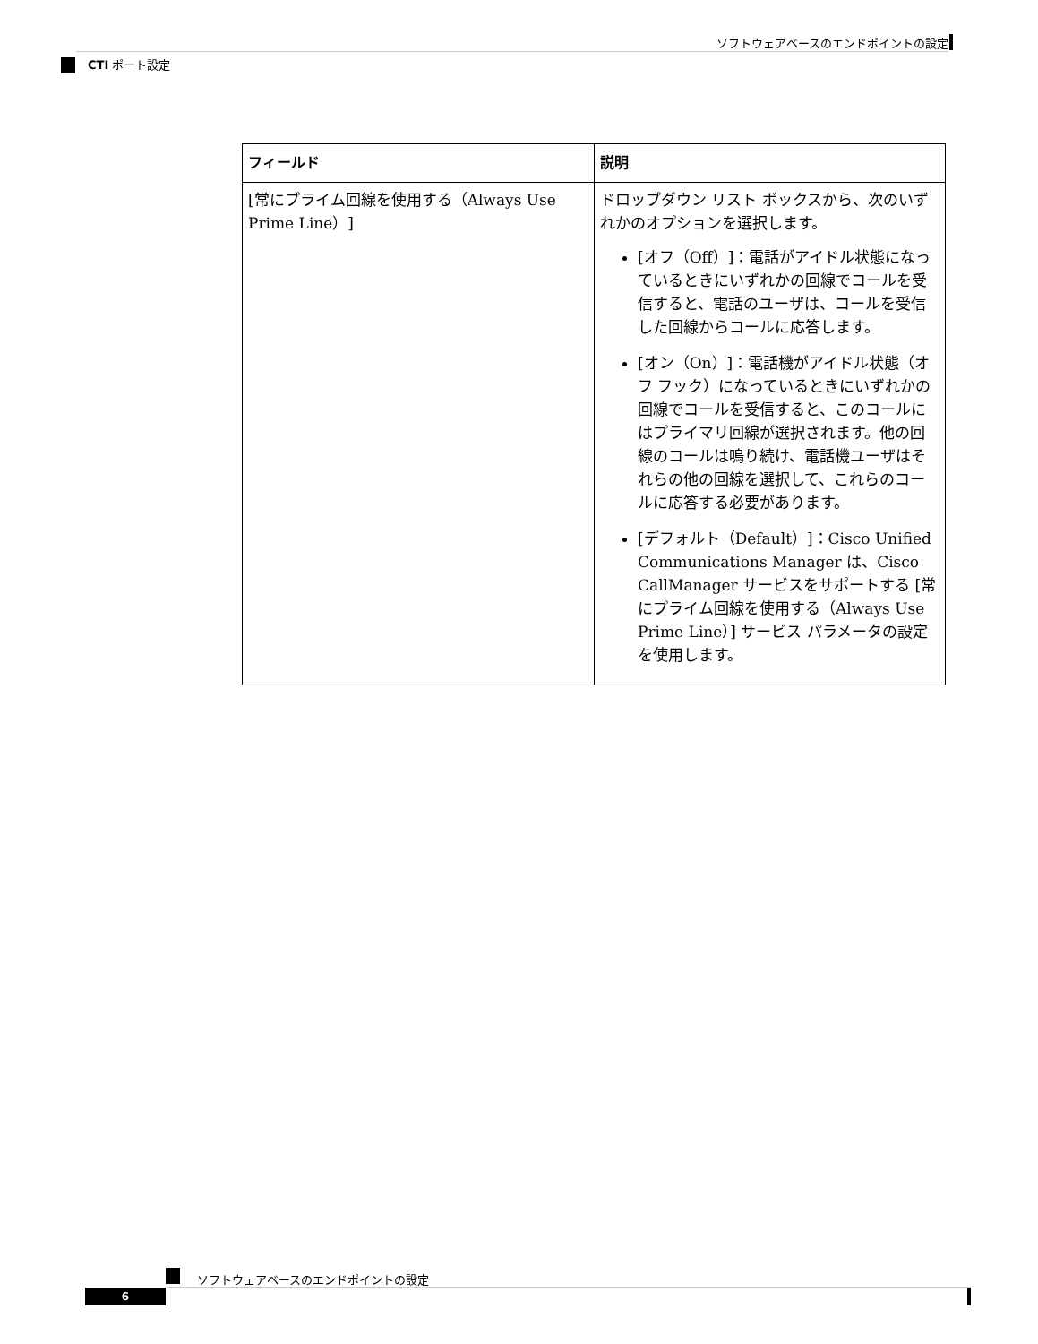ソフトウェアベースのエンドポイントの設定
CTI ポート設定
| フィールド | 説明 |
| --- | --- |
| [常にプライム回線を使用する（Always Use Prime Line）] | ドロップダウン リスト ボックスから、次のいずれかのオプションを選択します。 [オフ（Off）]：電話がアイドル状態になっているときにいずれかの回線でコールを受信すると、電話のユーザは、コールを受信した回線からコールに応答します。 [オン（On）]：電話機がアイドル状態（オフ フック）になっているときにいずれかの回線でコールを受信すると、このコールにはプライマリ回線が選択されます。他の回線のコールは鳴り続け、電話機ユーザはそれらの他の回線を選択して、これらのコールに応答する必要があります。 [デフォルト（Default）]：Cisco Unified Communications Manager は、Cisco CallManager サービスをサポートする [常にプライム回線を使用する（Always Use Prime Line）] サービス パラメータの設定を使用します。 |
ソフトウェアベースのエンドポイントの設定
6